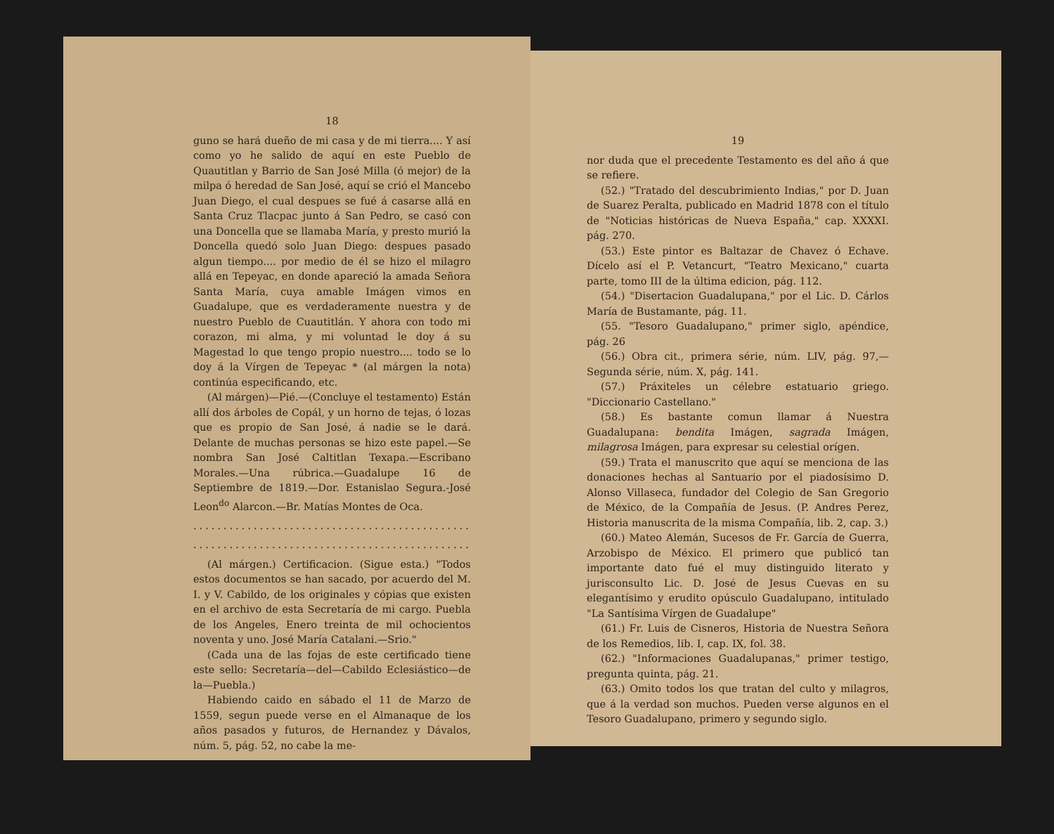18
guno se hará dueño de mi casa y de mi tierra.... Y así como yo he salido de aquí en este Pueblo de Quautitlan y Barrio de San José Milla (ó mejor) de la milpa ó heredad de San José, aquí se crió el Mancebo Juan Diego, el cual despues se fué á casarse allá en Santa Cruz Tlacpac junto á San Pedro, se casó con una Doncella que se llamaba María, y presto murió la Doncella quedó solo Juan Diego: despues pasado algun tiempo.... por medio de él se hizo el milagro allá en Tepeyac, en donde apareció la amada Señora Santa María, cuya amable Imágen vimos en Guadalupe, que es verdaderamente nuestra y de nuestro Pueblo de Cuautitlán. Y ahora con todo mi corazon, mi alma, y mi voluntad le doy á su Magestad lo que tengo propio nuestro.... todo se lo doy á la Vírgen de Tepeyac * (al márgen la nota) continúa especificando, etc.
(Al márgen)—Pié.—(Concluye el testamento) Están allí dos árboles de Copál, y un horno de tejas, ó lozas que es propio de San José, á nadie se le dará. Delante de muchas personas se hizo este papel.—Se nombra San José Caltitlan Texapa.—Escribano Morales.—Una rúbrica.—Guadalupe 16 de Septiembre de 1819.—Dor. Estanislao Segura.-José Leon<sup>do</sup> Alarcon.—Br. Matías Montes de Oca.
..............................................................
..............................................................
(Al márgen.) Certificacion. (Sigue esta.) "Todos estos documentos se han sacado, por acuerdo del M. I. y V. Cabildo, de los originales y cópias que existen en el archivo de esta Secretaría de mi cargo. Puebla de los Angeles, Enero treinta de mil ochocientos noventa y uno. José María Catalani.—Srio."
(Cada una de las fojas de este certificado tiene este sello: Secretaría—del—Cabildo Eclesiástico—de la—Puebla.)
Habiendo caido en sábado el 11 de Marzo de 1559, segun puede verse en el Almanaque de los años pasados y futuros, de Hernandez y Dávalos, núm. 5, pág. 52, no cabe la me-
19
nor duda que el precedente Testamento es del año á que se refiere.
(52.) "Tratado del descubrimiento Indias," por D. Juan de Suarez Peralta, publicado en Madrid 1878 con el título de "Noticias históricas de Nueva España," cap. XXXXI. pág. 270.
(53.) Este pintor es Baltazar de Chavez ó Echave. Dícelo así el P. Vetancurt, "Teatro Mexicano," cuarta parte, tomo III de la última edicion, pág. 112.
(54.) "Disertacion Guadalupana," por el Lic. D. Cárlos María de Bustamante, pág. 11.
(55. "Tesoro Guadalupano," primer siglo, apéndice, pág. 26
(56.) Obra cit., primera série, núm. LIV, pág. 97,—Segunda série, núm. X, pág. 141.
(57.) Práxiteles un célebre estatuario griego. "Diccionario Castellano."
(58.) Es bastante comun llamar á Nuestra Guadalupana: bendita Imágen, sagrada Imágen, milagrosa Imágen, para expresar su celestial orígen.
(59.) Trata el manuscrito que aquí se menciona de las donaciones hechas al Santuario por el piadosísimo D. Alonso Villaseca, fundador del Colegio de San Gregorio de México, de la Compañía de Jesus. (P. Andres Perez, Historia manuscrita de la misma Compañía, lib. 2, cap. 3.)
(60.) Mateo Alemán, Sucesos de Fr. García de Guerra, Arzobispo de México. El primero que publicó tan importante dato fué el muy distinguido literato y jurisconsulto Lic. D. José de Jesus Cuevas en su elegantísimo y erudito opúsculo Guadalupano, intitulado "La Santísima Vírgen de Guadalupe"
(61.) Fr. Luis de Cisneros, Historia de Nuestra Señora de los Remedios, lib. I, cap. IX, fol. 38.
(62.) "Informaciones Guadalupanas," primer testigo, pregunta quinta, pág. 21.
(63.) Omito todos los que tratan del culto y milagros, que á la verdad son muchos. Pueden verse algunos en el Tesoro Guadalupano, primero y segundo siglo.